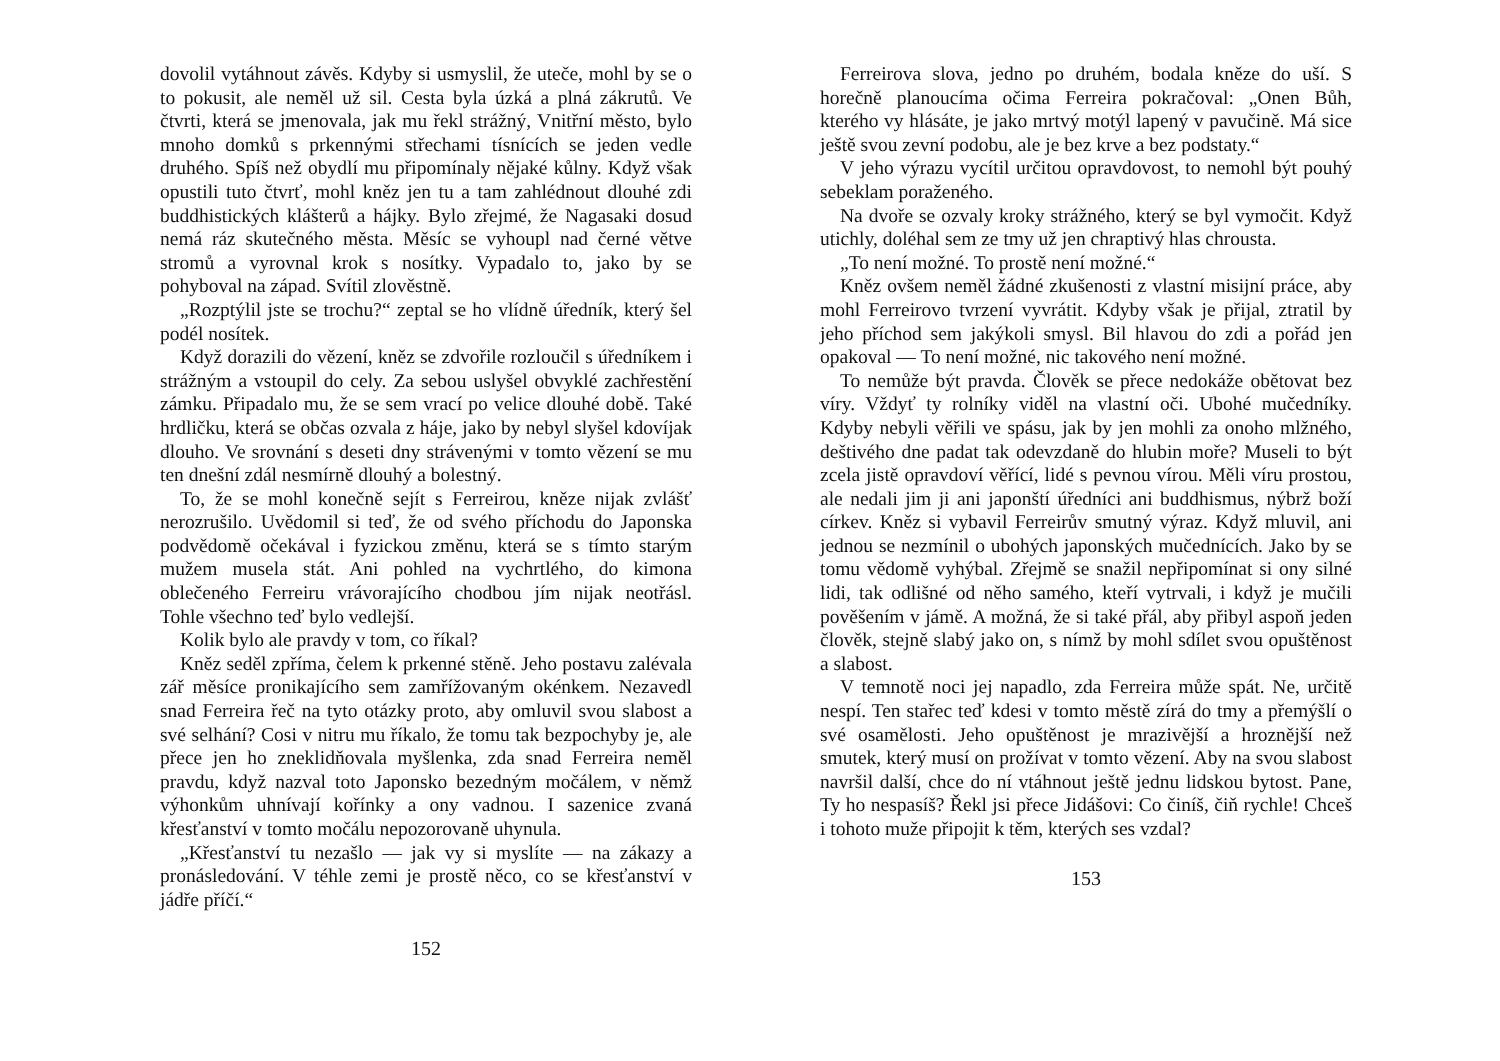dovolil vytáhnout závěs. Kdyby si usmyslil, že uteče, mohl by se o to pokusit, ale neměl už sil. Cesta byla úzká a plná zákrutů. Ve čtvrti, která se jmenovala, jak mu řekl strážný, Vnitřní město, bylo mnoho domků s prkennými střechami tísnících se jeden vedle druhého. Spíš než obydlí mu připomínaly nějaké kůlny. Když však opustili tuto čtvrť, mohl kněz jen tu a tam zahlédnout dlouhé zdi buddhistických klášterů a hájky. Bylo zřejmé, že Nagasaki dosud nemá ráz skutečného města. Měsíc se vyhoupl nad černé větve stromů a vyrovnal krok s nosítky. Vypadalo to, jako by se pohyboval na západ. Svítil zlověstně.
„Rozptýlil jste se trochu?“ zeptal se ho vlídně úředník, který šel podél nosítek.
Když dorazili do vězení, kněz se zdvořile rozloučil s úředníkem i strážným a vstoupil do cely. Za sebou uslyšel obvyklé zachřestění zámku. Připadalo mu, že se sem vrací po velice dlouhé době. Také hrdličku, která se občas ozvala z háje, jako by nebyl slyšel kdovíjak dlouho. Ve srovnání s deseti dny strávenými v tomto vězení se mu ten dnešní zdál nesmírně dlouhý a bolestný.
To, že se mohl konečně sejít s Ferreirou, kněze nijak zvlášť nerozrušilo. Uvědomil si teď, že od svého příchodu do Japonska podvědomě očekával i fyzickou změnu, která se s tímto starým mužem musela stát. Ani pohled na vychrtlého, do kimona oblečeného Ferreiru vrávorajícího chodbou jím nijak neotřásl. Tohle všechno teď bylo vedlejší.
Kolik bylo ale pravdy v tom, co říkal?
Kněz seděl zpříma, čelem k prkenné stěně. Jeho postavu zalévala zář měsíce pronikajícího sem zamřížovaným okénkem. Nezavedl snad Ferreira řeč na tyto otázky proto, aby omluvil svou slabost a své selhání? Cosi v nitru mu říkalo, že tomu tak bezpochyby je, ale přece jen ho zneklidňovala myšlenka, zda snad Ferreira neměl pravdu, když nazval toto Japonsko bezedným močálem, v němž výhonkům uhnívají kořínky a ony vadnou. I sazenice zvaná křesťanství v tomto močálu nepozorovaně uhynula.
„Křesťanství tu nezašlo — jak vy si myslíte — na zákazy a pronásledování. V téhle zemi je prostě něco, co se křesťanství v jádře příčí.“
152
Ferreirova slova, jedno po druhém, bodala kněze do uší. S horečně planoucíma očima Ferreira pokračoval: „Onen Bůh, kterého vy hlásáte, je jako mrtvý motýl lapený v pavučině. Má sice ještě svou zevní podobu, ale je bez krve a bez podstaty.“
V jeho výrazu vycítil určitou opravdovost, to nemohl být pouhý sebeklam poraženého.
Na dvoře se ozvaly kroky strážného, který se byl vymočit. Když utichly, doléhal sem ze tmy už jen chraptivý hlas chrousta.
„To není možné. To prostě není možné.“
Kněz ovšem neměl žádné zkušenosti z vlastní misijní práce, aby mohl Ferreirovo tvrzení vyvrátit. Kdyby však je přijal, ztratil by jeho příchod sem jakýkoli smysl. Bil hlavou do zdi a pořád jen opakoval — To není možné, nic takového není možné.
To nemůže být pravda. Člověk se přece nedokáže obětovat bez víry. Vždyť ty rolníky viděl na vlastní oči. Ubohé mučedníky. Kdyby nebyli věřili ve spásu, jak by jen mohli za onoho mlžného, deštivého dne padat tak odevzdaně do hlubin moře? Museli to být zcela jistě opravdoví věřící, lidé s pevnou vírou. Měli víru prostou, ale nedali jim ji ani japonští úředníci ani buddhismus, nýbrž boží církev. Kněz si vybavil Ferreirův smutný výraz. Když mluvil, ani jednou se nezmínil o ubohých japonských mučednících. Jako by se tomu vědomě vyhýbal. Zřejmě se snažil nepřipomínat si ony silné lidi, tak odlišné od něho samého, kteří vytrvali, i když je mučili pověšením v jámě. A možná, že si také přál, aby přibyl aspoň jeden člověk, stejně slabý jako on, s nímž by mohl sdílet svou opuštěnost a slabost.
V temnotě noci jej napadlo, zda Ferreira může spát. Ne, určitě nespí. Ten stařec teď kdesi v tomto městě zírá do tmy a přemýšlí o své osamělosti. Jeho opuštěnost je mrazivější a hroznější než smutek, který musí on prožívat v tomto vězení. Aby na svou slabost navršil další, chce do ní vtáhnout ještě jednu lidskou bytost. Pane, Ty ho nespasíš? Řekl jsi přece Jidášovi: Co činíš, čiň rychle! Chceš i tohoto muže připojit k těm, kterých ses vzdal?
153